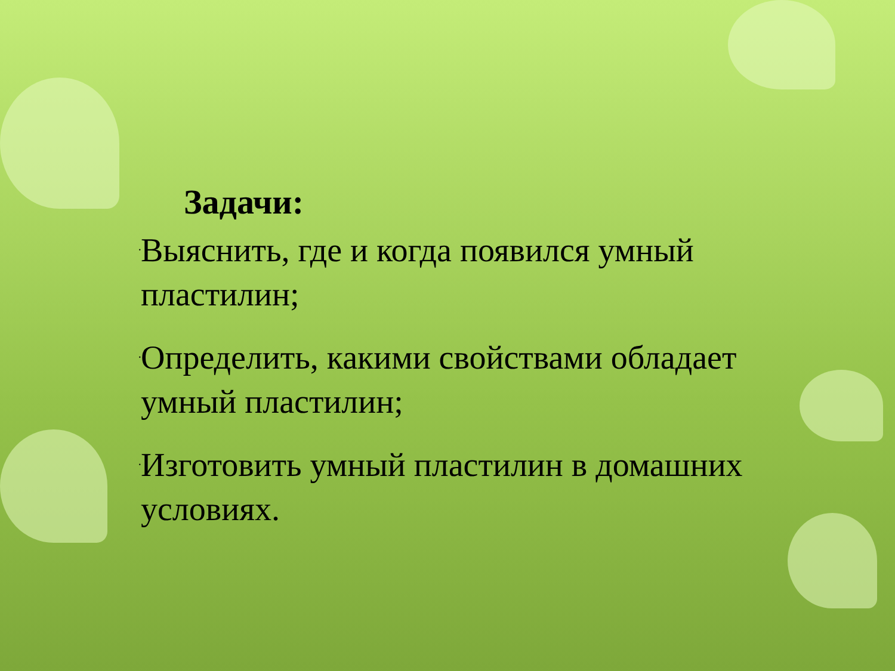Задачи:
• Выяснить, где и когда появился умный пластилин;
• Определить, какими свойствами обладает умный пластилин;
• Изготовить умный пластилин в домашних условиях.